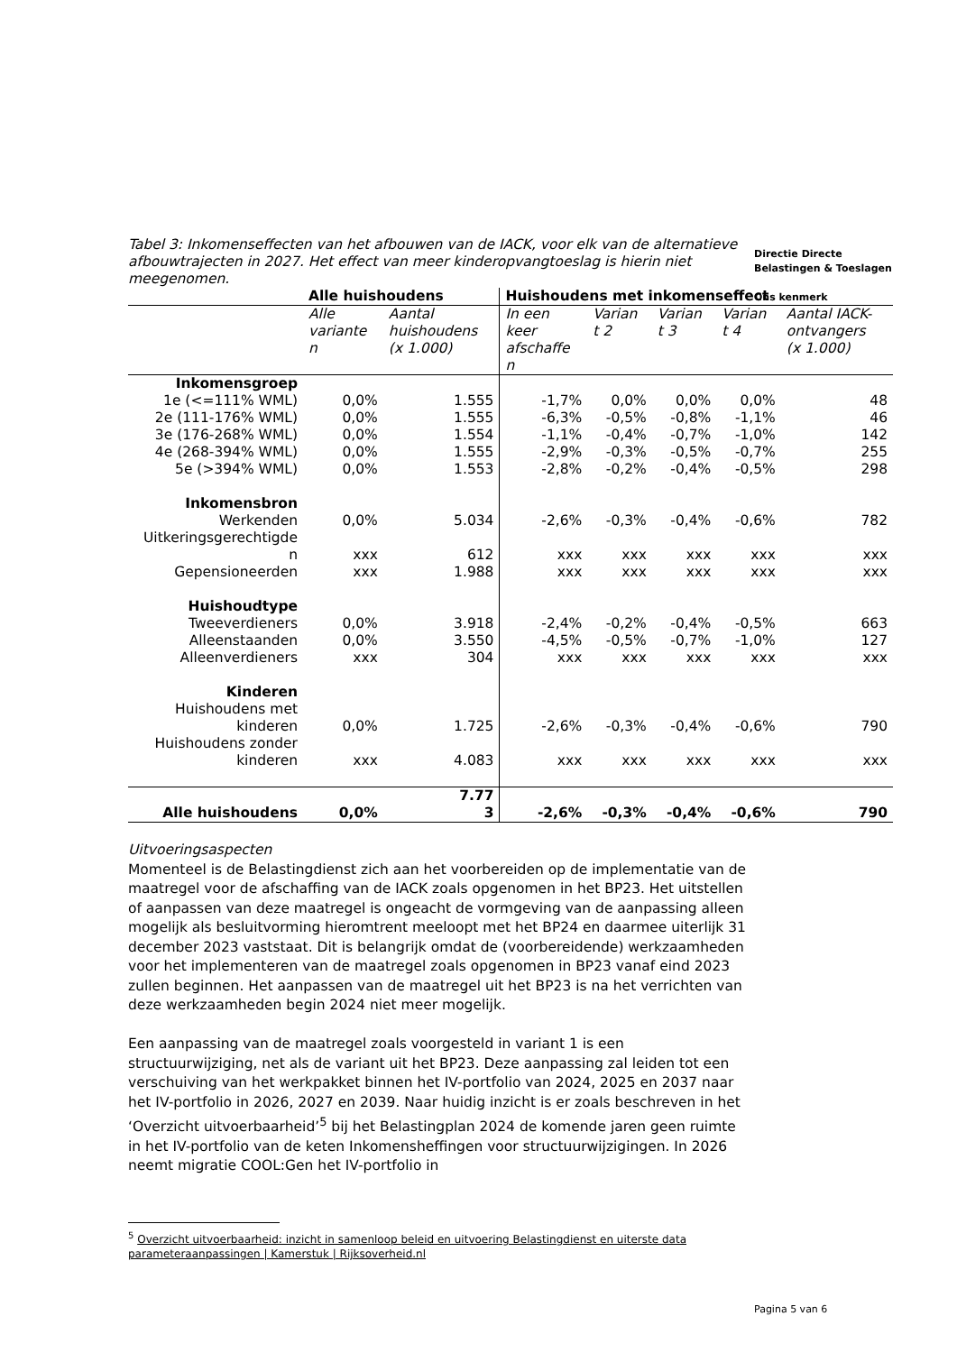Directie Directe
Belastingen & Toeslagen
Ons kenmerk
Tabel 3: Inkomenseffecten van het afbouwen van de IACK, voor elk van de alternatieve afbouwtrajecten in 2027. Het effect van meer kinderopvangtoeslag is hierin niet meegenomen.
| | Alle huishoudens | | Huishoudens met inkomenseffect | | | | |
| --- | --- | --- | --- | --- | --- | --- | --- |
| | Alle variante n | Aantal huishoudens (x 1.000) | In een keer afschaffe n | Varian t 2 | Varian t 3 | Varian t 4 | Aantal IACK- ontvangers (x 1.000) |
| Inkomensgroep | | | | | | | |
| 1e (<=111% WML) | 0,0% | 1.555 | -1,7% | 0,0% | 0,0% | 0,0% | 48 |
| 2e (111-176% WML) | 0,0% | 1.555 | -6,3% | -0,5% | -0,8% | -1,1% | 46 |
| 3e (176-268% WML) | 0,0% | 1.554 | -1,1% | -0,4% | -0,7% | -1,0% | 142 |
| 4e (268-394% WML) | 0,0% | 1.555 | -2,9% | -0,3% | -0,5% | -0,7% | 255 |
| 5e (>394% WML) | 0,0% | 1.553 | -2,8% | -0,2% | -0,4% | -0,5% | 298 |
| Inkomensbron | | | | | | | |
| Werkenden | 0,0% | 5.034 | -2,6% | -0,3% | -0,4% | -0,6% | 782 |
| Uitkeringsgerechtigde n | xxx | 612 | xxx | xxx | xxx | xxx | xxx |
| Gepensioneerden | xxx | 1.988 | xxx | xxx | xxx | xxx | xxx |
| Huishoudtype | | | | | | | |
| Tweeverdieners | 0,0% | 3.918 | -2,4% | -0,2% | -0,4% | -0,5% | 663 |
| Alleenstaanden | 0,0% | 3.550 | -4,5% | -0,5% | -0,7% | -1,0% | 127 |
| Alleenverdieners | xxx | 304 | xxx | xxx | xxx | xxx | xxx |
| Kinderen | | | | | | | |
| Huishoudens met kinderen | 0,0% | 1.725 | -2,6% | -0,3% | -0,4% | -0,6% | 790 |
| Huishoudens zonder kinderen | xxx | 4.083 | xxx | xxx | xxx | xxx | xxx |
| Alle huishoudens | 0,0% | 7.77 3 | -2,6% | -0,3% | -0,4% | -0,6% | 790 |
Uitvoeringsaspecten
Momenteel is de Belastingdienst zich aan het voorbereiden op de implementatie van de maatregel voor de afschaffing van de IACK zoals opgenomen in het BP23. Het uitstellen of aanpassen van deze maatregel is ongeacht de vormgeving van de aanpassing alleen mogelijk als besluitvorming hieromtrent meeloopt met het BP24 en daarmee uiterlijk 31 december 2023 vaststaat. Dit is belangrijk omdat de (voorbereidende) werkzaamheden voor het implementeren van de maatregel zoals opgenomen in BP23 vanaf eind 2023 zullen beginnen. Het aanpassen van de maatregel uit het BP23 is na het verrichten van deze werkzaamheden begin 2024 niet meer mogelijk.
Een aanpassing van de maatregel zoals voorgesteld in variant 1 is een structuurwijziging, net als de variant uit het BP23. Deze aanpassing zal leiden tot een verschuiving van het werkpakket binnen het IV-portfolio van 2024, 2025 en 2037 naar het IV-portfolio in 2026, 2027 en 2039. Naar huidig inzicht is er zoals beschreven in het ‘Overzicht uitvoerbaarheid’<sup>5</sup> bij het Belastingplan 2024 de komende jaren geen ruimte in het IV-portfolio van de keten Inkomensheffingen voor structuurwijzigingen. In 2026 neemt migratie COOL:Gen het IV-portfolio in
<sup>5</sup> Overzicht uitvoerbaarheid: inzicht in samenloop beleid en uitvoering Belastingdienst en uiterste data
parameteraanpassingen | Kamerstuk | Rijksoverheid.nl
Pagina 5 van 6